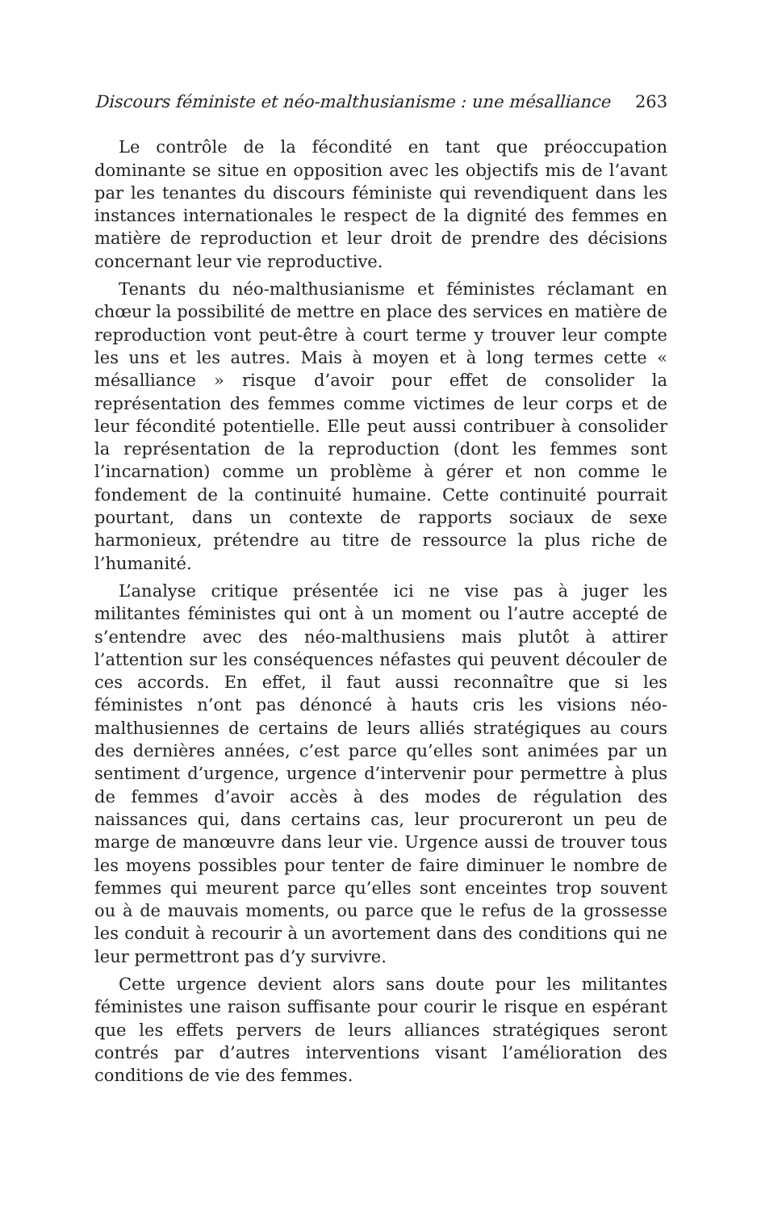Discours féministe et néo-malthusianisme : une mésalliance 263
Le contrôle de la fécondité en tant que préoccupation dominante se situe en opposition avec les objectifs mis de l’avant par les tenantes du discours féministe qui revendiquent dans les instances internationales le respect de la dignité des femmes en matière de reproduction et leur droit de prendre des décisions concernant leur vie reproductive.
Tenants du néo-malthusianisme et féministes réclamant en chœur la possibilité de mettre en place des services en matière de reproduction vont peut-être à court terme y trouver leur compte les uns et les autres. Mais à moyen et à long termes cette « mésalliance » risque d’avoir pour effet de consolider la représentation des femmes comme victimes de leur corps et de leur fécondité potentielle. Elle peut aussi contribuer à consolider la représentation de la reproduction (dont les femmes sont l’incarnation) comme un problème à gérer et non comme le fondement de la continuité humaine. Cette continuité pourrait pourtant, dans un contexte de rapports sociaux de sexe harmonieux, prétendre au titre de ressource la plus riche de l’humanité.
L’analyse critique présentée ici ne vise pas à juger les militantes féministes qui ont à un moment ou l’autre accepté de s’entendre avec des néo-malthusiens mais plutôt à attirer l’attention sur les conséquences néfastes qui peuvent découler de ces accords. En effet, il faut aussi reconnaître que si les féministes n’ont pas dénoncé à hauts cris les visions néo-malthusiennes de certains de leurs alliés stratégiques au cours des dernières années, c’est parce qu’elles sont animées par un sentiment d’urgence, urgence d’intervenir pour permettre à plus de femmes d’avoir accès à des modes de régulation des naissances qui, dans certains cas, leur procureront un peu de marge de manœuvre dans leur vie. Urgence aussi de trouver tous les moyens possibles pour tenter de faire diminuer le nombre de femmes qui meurent parce qu’elles sont enceintes trop souvent ou à de mauvais moments, ou parce que le refus de la grossesse les conduit à recourir à un avortement dans des conditions qui ne leur permettront pas d’y survivre.
Cette urgence devient alors sans doute pour les militantes féministes une raison suffisante pour courir le risque en espérant que les effets pervers de leurs alliances stratégiques seront contrés par d’autres interventions visant l’amélioration des conditions de vie des femmes.